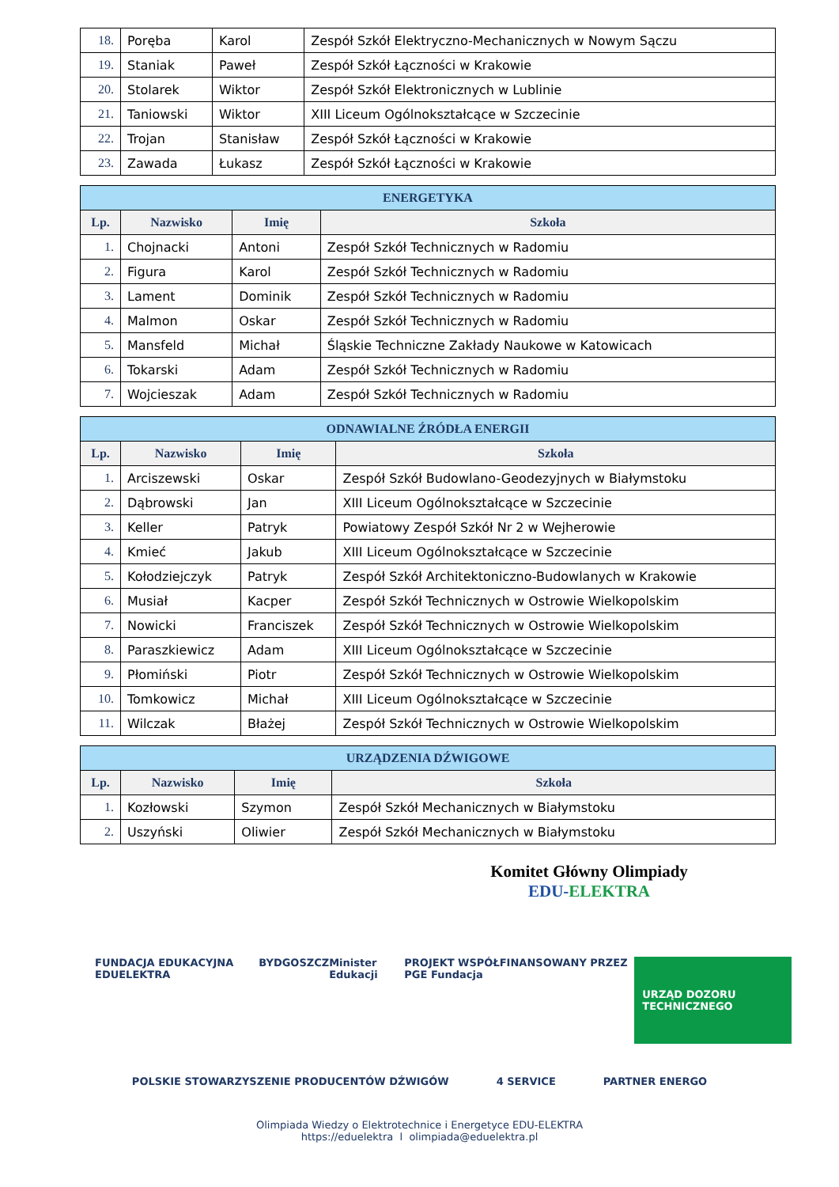| 18. | Poręba | Karol | Zespół Szkół Elektryczno-Mechanicznych w Nowym Sączu |
| 19. | Staniak | Paweł | Zespół Szkół Łączności w Krakowie |
| 20. | Stolarek | Wiktor | Zespół Szkół Elektronicznych w Lublinie |
| 21. | Taniowski | Wiktor | XIII Liceum Ogólnokształcące w Szczecinie |
| 22. | Trojan | Stanisław | Zespół Szkół Łączności w Krakowie |
| 23. | Zawada | Łukasz | Zespół Szkół Łączności w Krakowie |
| ENERGETYKA | | | |
| Lp. | Nazwisko | Imię | Szkoła |
| 1. | Chojnacki | Antoni | Zespół Szkół Technicznych w Radomiu |
| 2. | Figura | Karol | Zespół Szkół Technicznych w Radomiu |
| 3. | Lament | Dominik | Zespół Szkół Technicznych w Radomiu |
| 4. | Malmon | Oskar | Zespół Szkół Technicznych w Radomiu |
| 5. | Mansfeld | Michał | Śląskie Techniczne Zakłady Naukowe w Katowicach |
| 6. | Tokarski | Adam | Zespół Szkół Technicznych w Radomiu |
| 7. | Wojcieszak | Adam | Zespół Szkół Technicznych w Radomiu |
| ODNAWIALNE ŹRÓDŁA ENERGII | | | |
| Lp. | Nazwisko | Imię | Szkoła |
| 1. | Arciszewski | Oskar | Zespół Szkół Budowlano-Geodezyjnych w Białymstoku |
| 2. | Dąbrowski | Jan | XIII Liceum Ogólnokształcące w Szczecinie |
| 3. | Keller | Patryk | Powiatowy Zespół Szkół Nr 2 w Wejherowie |
| 4. | Kmieć | Jakub | XIII Liceum Ogólnokształcące w Szczecinie |
| 5. | Kołodziejczyk | Patryk | Zespół Szkół Architektoniczno-Budowlanych w Krakowie |
| 6. | Musiał | Kacper | Zespół Szkół Technicznych w Ostrowie Wielkopolskim |
| 7. | Nowicki | Franciszek | Zespół Szkół Technicznych w Ostrowie Wielkopolskim |
| 8. | Paraszkiewicz | Adam | XIII Liceum Ogólnokształcące w Szczecinie |
| 9. | Płomiński | Piotr | Zespół Szkół Technicznych w Ostrowie Wielkopolskim |
| 10. | Tomkowicz | Michał | XIII Liceum Ogólnokształcące w Szczecinie |
| 11. | Wilczak | Błażej | Zespół Szkół Technicznych w Ostrowie Wielkopolskim |
| URZĄDZENIA DŹWIGOWE | | | |
| Lp. | Nazwisko | Imię | Szkoła |
| 1. | Kozłowski | Szymon | Zespół Szkół Mechanicznych w Białymstoku |
| 2. | Uszyński | Oliwier | Zespół Szkół Mechanicznych w Białymstoku |
Komitet Główny Olimpiady
EDU-ELEKTRA
FUNDACJA EDUKACYJNA EDUELEKTRA BYDGOSZCZ Minister Edukacji PROJEKT WSPÓŁFINANSOWANY PRZEZ PGE Fundacja URZĄD DOZORU TECHNICZNEGO
POLSKIE STOWARZYSZENIE PRODUCENTÓW DŹWIGÓW 4 SERVICE PARTNER ENERGO
Olimpiada Wiedzy o Elektrotechnice i Energetyce EDU-ELEKTRA
https://eduelektra l olimpiada@eduelektra.pl